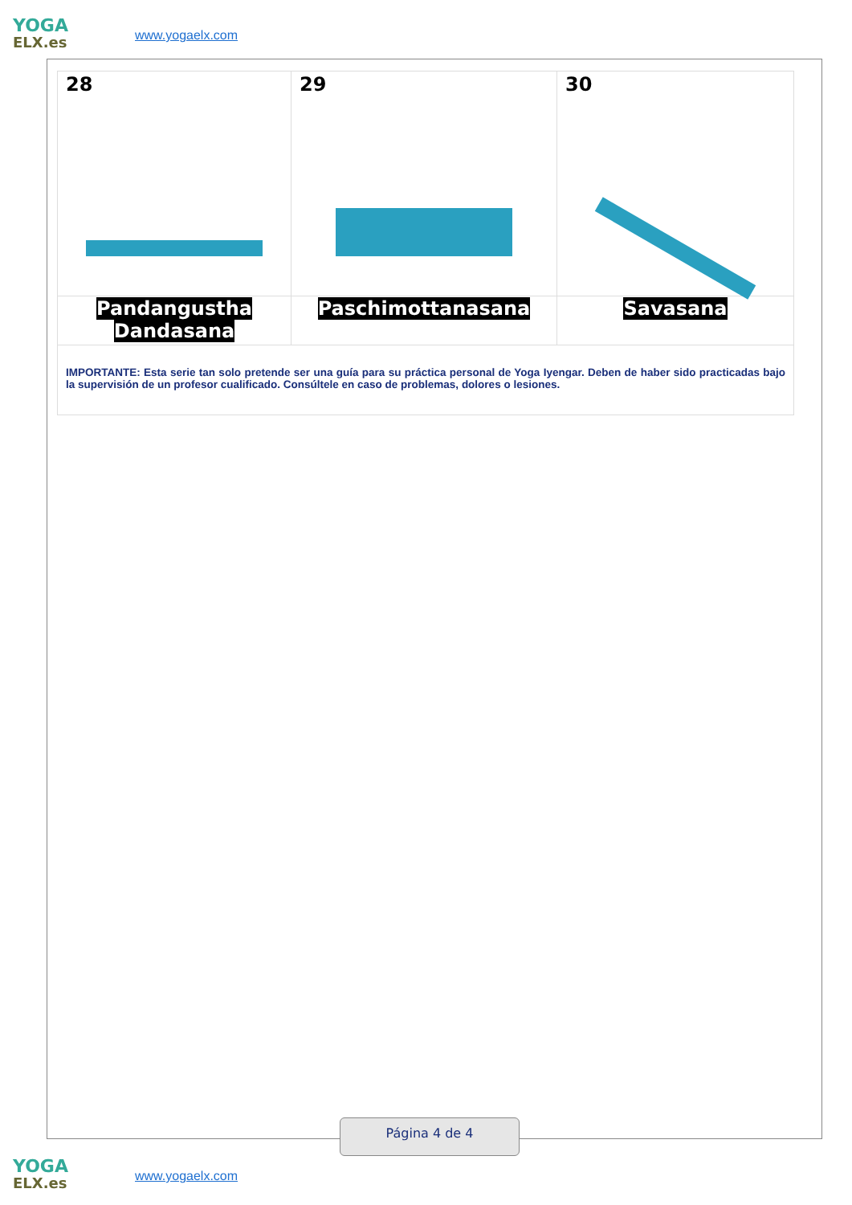YOGA
ELX.es
www.yogaelx.com
| 28 | 29 | 30 |
| Pandangustha Dandasana | Paschimottanasana | Savasana |
| IMPORTANTE: Esta serie tan solo pretende ser una guía para su práctica personal de Yoga Iyengar. Deben de haber sido practicadas bajo la supervisión de un profesor cualificado. Consúltele en caso de problemas, dolores o lesiones. | | |
Página 4 de 4
YOGA
ELX.es
www.yogaelx.com